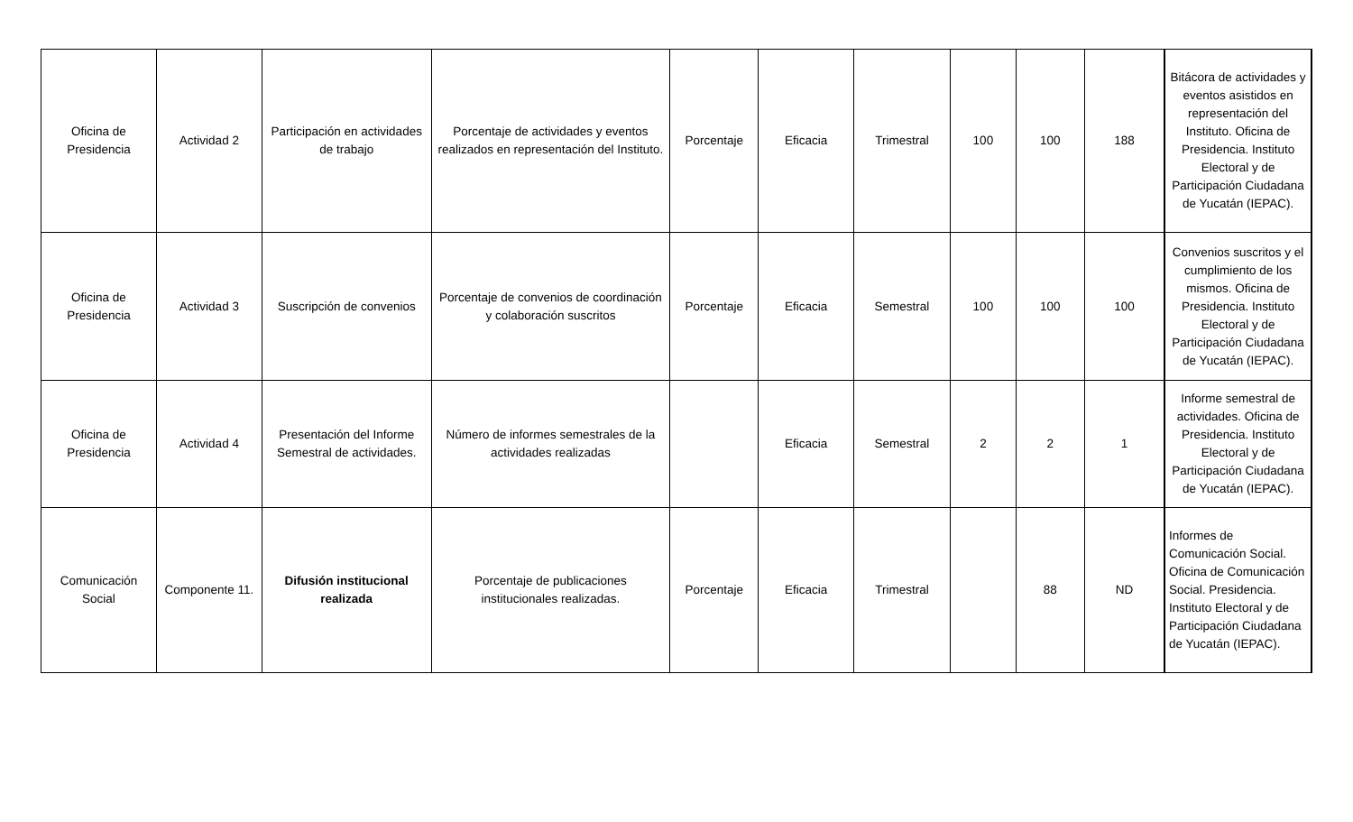| Oficina de Presidencia | Actividad 2 | Participación en actividades de trabajo | Porcentaje de actividades y eventos realizados en representación del Instituto. | Porcentaje | Eficacia | Trimestral | 100 | 100 | 188 | Bitácora de actividades y eventos asistidos en representación del Instituto. Oficina de Presidencia. Instituto Electoral y de Participación Ciudadana de Yucatán (IEPAC). |
| Oficina de Presidencia | Actividad 3 | Suscripción de convenios | Porcentaje de convenios de coordinación y colaboración suscritos | Porcentaje | Eficacia | Semestral | 100 | 100 | 100 | Convenios suscritos y el cumplimiento de los mismos. Oficina de Presidencia. Instituto Electoral y de Participación Ciudadana de Yucatán (IEPAC). |
| Oficina de Presidencia | Actividad 4 | Presentación del Informe Semestral de actividades. | Número de informes semestrales de la actividades realizadas | | Eficacia | Semestral | 2 | 2 | 1 | Informe semestral de actividades. Oficina de Presidencia. Instituto Electoral y de Participación Ciudadana de Yucatán (IEPAC). |
| Comunicación Social | Componente 11. | Difusión institucional realizada | Porcentaje de publicaciones institucionales realizadas. | Porcentaje | Eficacia | Trimestral | | 88 | ND | Informes de Comunicación Social. Oficina de Comunicación Social. Presidencia. Instituto Electoral y de Participación Ciudadana de Yucatán (IEPAC). |